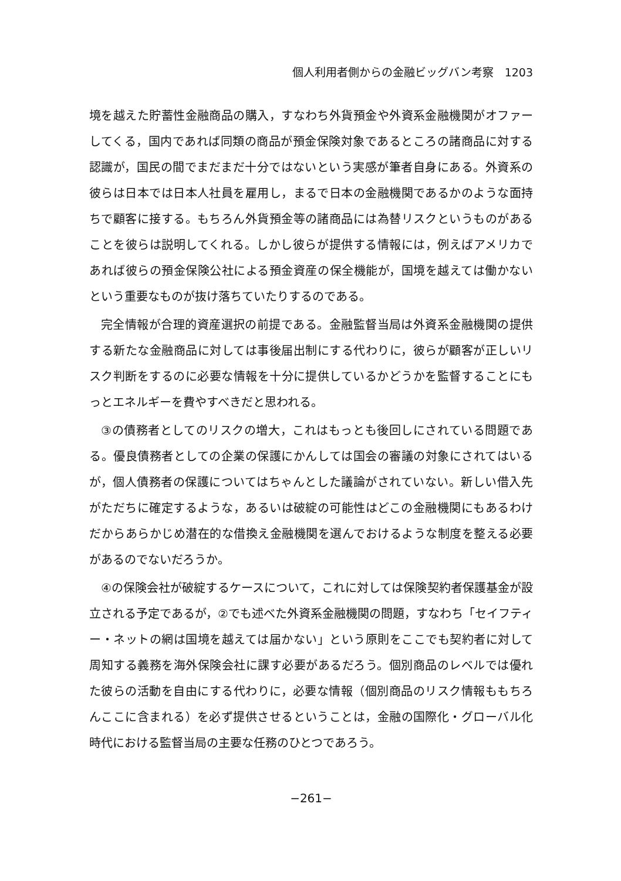個人利用者側からの金融ビッグバン考察　1203
境を越えた貯蓄性金融商品の購入，すなわち外貨預金や外資系金融機関がオファーしてくる，国内であれば同類の商品が預金保険対象であるところの諸商品に対する認識が，国民の間でまだまだ十分ではないという実感が筆者自身にある。外資系の彼らは日本では日本人社員を雇用し，まるで日本の金融機関であるかのような面持ちで顧客に接する。もちろん外貨預金等の諸商品には為替リスクというものがあることを彼らは説明してくれる。しかし彼らが提供する情報には，例えばアメリカであれば彼らの預金保険公社による預金資産の保全機能が，国境を越えては働かないという重要なものが抜け落ちていたりするのである。
完全情報が合理的資産選択の前提である。金融監督当局は外資系金融機関の提供する新たな金融商品に対しては事後届出制にする代わりに，彼らが顧客が正しいリスク判断をするのに必要な情報を十分に提供しているかどうかを監督することにもっとエネルギーを費やすべきだと思われる。
③の債務者としてのリスクの増大，これはもっとも後回しにされている問題である。優良債務者としての企業の保護にかんしては国会の審議の対象にされてはいるが，個人債務者の保護についてはちゃんとした議論がされていない。新しい借入先がただちに確定するような，あるいは破綻の可能性はどこの金融機関にもあるわけだからあらかじめ潜在的な借換え金融機関を選んでおけるような制度を整える必要があるのでないだろうか。
④の保険会社が破綻するケースについて，これに対しては保険契約者保護基金が設立される予定であるが，②でも述べた外資系金融機関の問題，すなわち「セイフティー・ネットの網は国境を越えては届かない」という原則をここでも契約者に対して周知する義務を海外保険会社に課す必要があるだろう。個別商品のレベルでは優れた彼らの活動を自由にする代わりに，必要な情報（個別商品のリスク情報ももちろんここに含まれる）を必ず提供させるということは，金融の国際化・グローバル化時代における監督当局の主要な任務のひとつであろう。
−261−